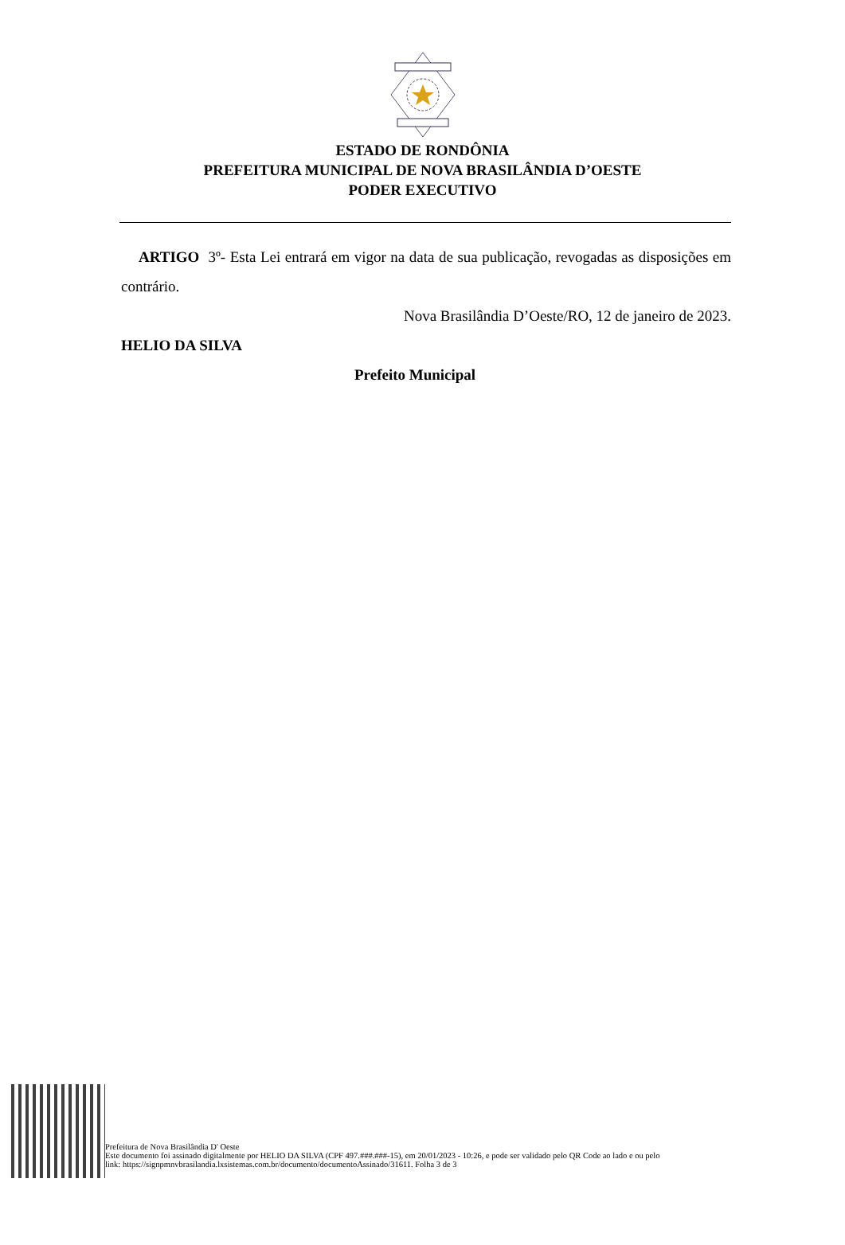ESTADO DE RONDÔNIA
PREFEITURA MUNICIPAL DE NOVA BRASILÂNDIA D’OESTE
PODER EXECUTIVO
ARTIGO 3º- Esta Lei entrará em vigor na data de sua publicação, revogadas as disposições em contrário.
Nova Brasilândia D’Oeste/RO, 12 de janeiro de 2023.
HELIO DA SILVA
Prefeito Municipal
Prefeitura de Nova Brasilândia D' Oeste
Este documento foi assinado digitalmente por HELIO DA SILVA (CPF 497.###.###-15), em 20/01/2023 - 10:26, e pode ser validado pelo QR Code ao lado e ou pelo
link: https://signpmnvbrasilandia.lxsistemas.com.br/documento/documentoAssinado/31611. Folha 3 de 3